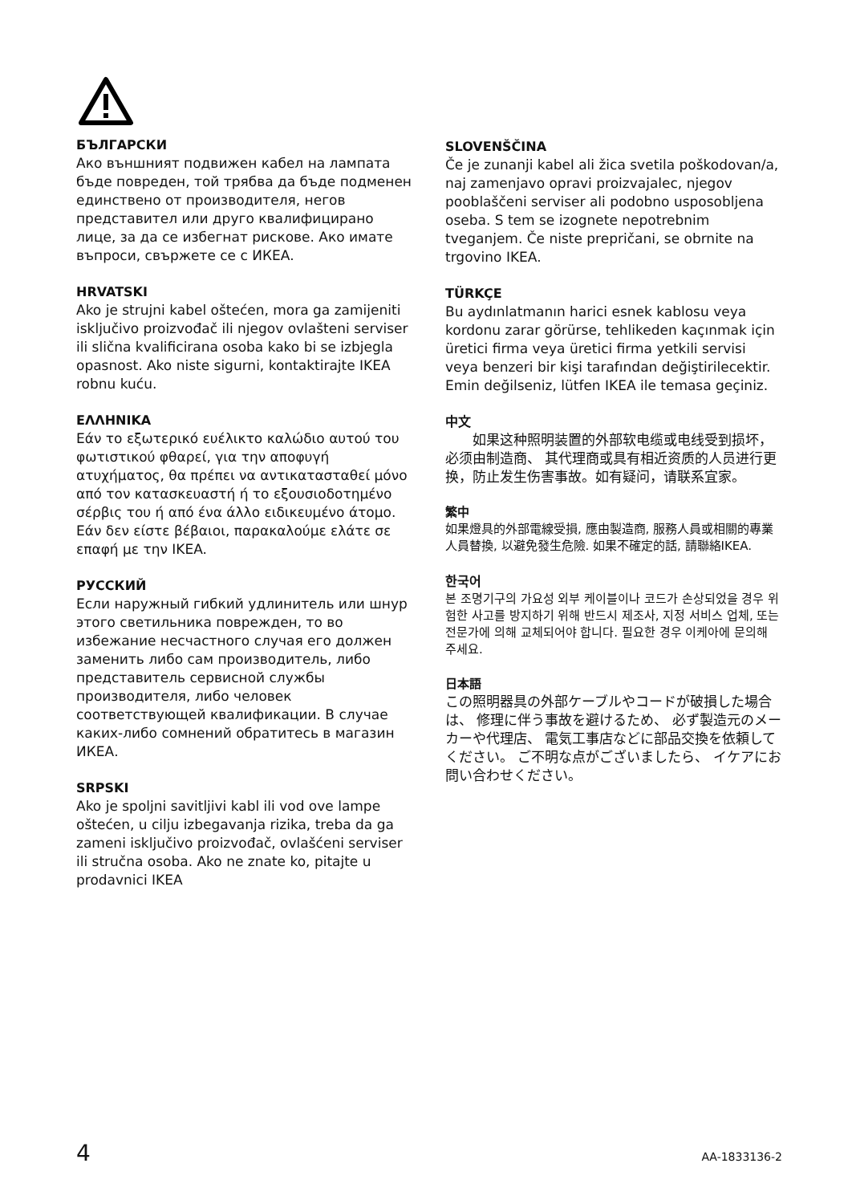БЪЛГАРСКИ
Ако външният подвижен кабел на лампата бъде повреден, той трябва да бъде подменен единствено от производителя, негов представител или друго квалифицирано лице, за да се избегнат рискове. Ако имате въпроси, свържете се с ИКЕА.
HRVATSKI
Ako je strujni kabel oštećen, mora ga zamijeniti isključivo proizvođač ili njegov ovlašteni serviser ili slična kvalificirana osoba kako bi se izbjegla opasnost. Ako niste sigurni, kontaktirajte IKEA robnu kuću.
ΕΛΛΗΝΙΚΑ
Εάν το εξωτερικό ευέλικτο καλώδιο αυτού του φωτιστικού φθαρεί, για την αποφυγή ατυχήματος, θα πρέπει να αντικατασταθεί μόνο από τον κατασκευαστή ή το εξουσιοδοτημένο σέρβις του ή από ένα άλλο ειδικευμένο άτομο. Εάν δεν είστε βέβαιοι, παρακαλούμε ελάτε σε επαφή με την IKEA.
РУССКИЙ
Если наружный гибкий удлинитель или шнур этого светильника поврежден, то во избежание несчастного случая его должен заменить либо сам производитель, либо представитель сервисной службы производителя, либо человек соответствующей квалификации. В случае каких-либо сомнений обратитесь в магазин ИКЕА.
SRPSKI
Ako je spoljni savitljivi kabl ili vod ove lampe oštećen, u cilju izbegavanja rizika, treba da ga zameni isključivo proizvođač, ovlašćeni serviser ili stručna osoba. Ako ne znate ko, pitajte u prodavnici IKEA
SLOVENŠČINA
Če je zunanji kabel ali žica svetila poškodovan/a, naj zamenjavo opravi proizvajalec, njegov pooblaščeni serviser ali podobno usposobljena oseba. S tem se izognete nepotrebnim tveganjem. Če niste prepričani, se obrnite na trgovino IKEA.
TÜRKÇE
Bu aydınlatmanın harici esnek kablosu veya kordonu zarar görürse, tehlikeden kaçınmak için üretici firma veya üretici firma yetkili servisi veya benzeri bir kişi tarafından değiştirilecektir. Emin değilseniz, lütfen IKEA ile temasa geçiniz.
中文
  如果这种照明装置的外部软电缆或电线受到损坏， 必须由制造商、 其代理商或具有相近资质的人员进行更换，防止发生伤害事故。如有疑问，请联系宜家。
繁中
如果燈具的外部電線受損, 應由製造商, 服務人員或相關的專業人員替換, 以避免發生危險. 如果不確定的話, 請聯絡IKEA.
한국어
본 조명기구의 가요성 외부 케이블이나 코드가 손상되었을 경우 위험한 사고를 방지하기 위해 반드시 제조사, 지정 서비스 업체, 또는 전문가에 의해 교체되어야 합니다. 필요한 경우 이케아에 문의해 주세요.
日本語
この照明器具の外部ケーブルやコードが破損した場合は、 修理に伴う事故を避けるため、 必ず製造元のメーカーや代理店、 電気工事店などに部品交換を依頼してください。 ご不明な点がございましたら、 イケアにお問い合わせください。
4 AA-1833136-2